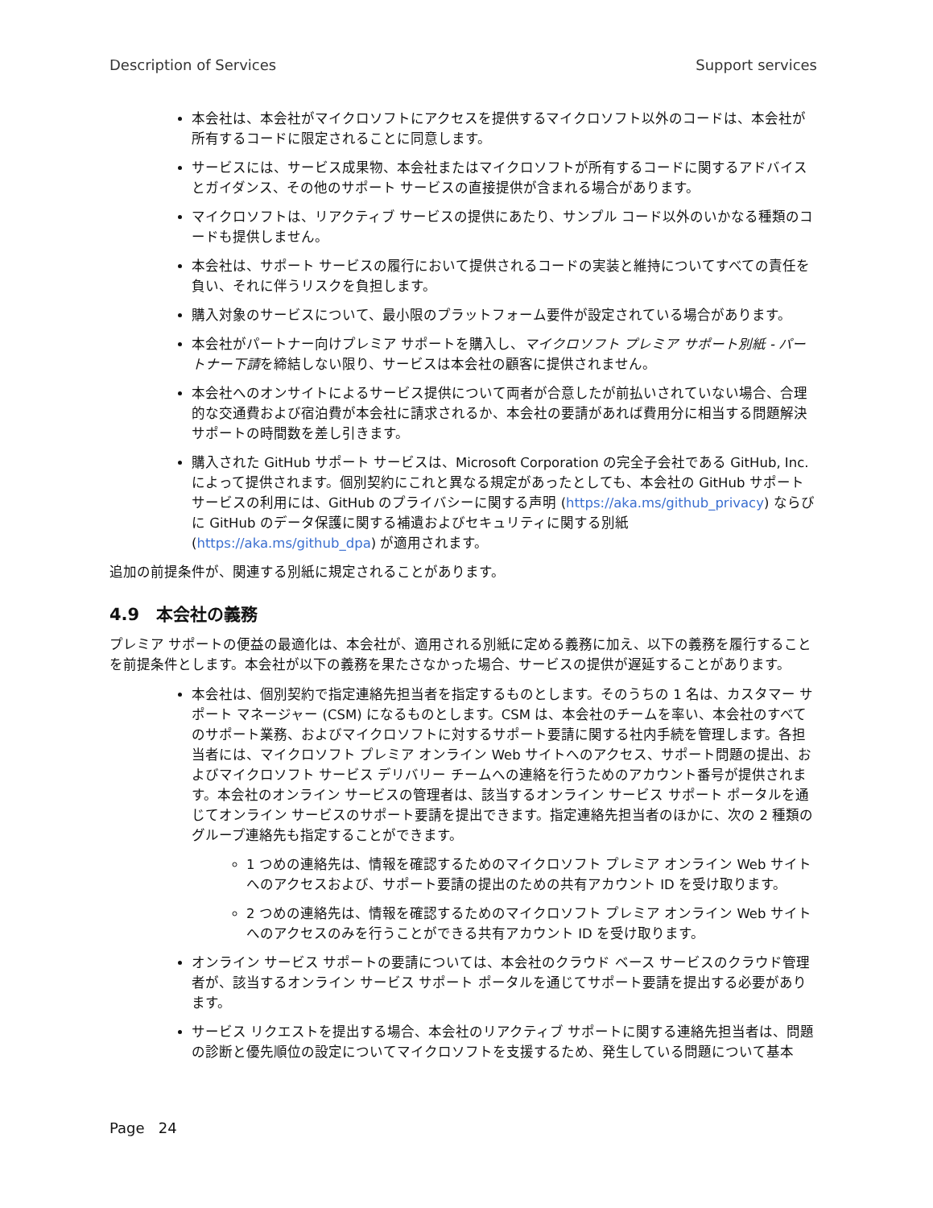Description of Services Support services
本会社は、本会社がマイクロソフトにアクセスを提供するマイクロソフト以外のコードは、本会社が所有するコードに限定されることに同意します。
サービスには、サービス成果物、本会社またはマイクロソフトが所有するコードに関するアドバイスとガイダンス、その他のサポート サービスの直接提供が含まれる場合があります。
マイクロソフトは、リアクティブ サービスの提供にあたり、サンプル コード以外のいかなる種類のコードも提供しません。
本会社は、サポート サービスの履行において提供されるコードの実装と維持についてすべての責任を負い、それに伴うリスクを負担します。
購入対象のサービスについて、最小限のプラットフォーム要件が設定されている場合があります。
本会社がパートナー向けプレミア サポートを購入し、マイクロソフト プレミア サポート別紙 - パートナー下請を締結しない限り、サービスは本会社の顧客に提供されません。
本会社へのオンサイトによるサービス提供について両者が合意したが前払いされていない場合、合理的な交通費および宿泊費が本会社に請求されるか、本会社の要請があれば費用分に相当する問題解決サポートの時間数を差し引きます。
購入された GitHub サポート サービスは、Microsoft Corporation の完全子会社である GitHub, Inc. によって提供されます。個別契約にこれと異なる規定があったとしても、本会社の GitHub サポート サービスの利用には、GitHub のプライバシーに関する声明 (https://aka.ms/github_privacy) ならびに GitHub のデータ保護に関する補遺およびセキュリティに関する別紙 (https://aka.ms/github_dpa) が適用されます。
追加の前提条件が、関連する別紙に規定されることがあります。
4.9　本会社の義務
プレミア サポートの便益の最適化は、本会社が、適用される別紙に定める義務に加え、以下の義務を履行することを前提条件とします。本会社が以下の義務を果たさなかった場合、サービスの提供が遅延することがあります。
本会社は、個別契約で指定連絡先担当者を指定するものとします。そのうちの 1 名は、カスタマー サポート マネージャー (CSM) になるものとします。CSM は、本会社のチームを率い、本会社のすべてのサポート業務、およびマイクロソフトに対するサポート要請に関する社内手続を管理します。各担当者には、マイクロソフト プレミア オンライン Web サイトへのアクセス、サポート問題の提出、およびマイクロソフト サービス デリバリー チームへの連絡を行うためのアカウント番号が提供されます。本会社のオンライン サービスの管理者は、該当するオンライン サービス サポート ポータルを通じてオンライン サービスのサポート要請を提出できます。指定連絡先担当者のほかに、次の 2 種類のグループ連絡先も指定することができます。
1 つめの連絡先は、情報を確認するためのマイクロソフト プレミア オンライン Web サイトへのアクセスおよび、サポート要請の提出のための共有アカウント ID を受け取ります。
2 つめの連絡先は、情報を確認するためのマイクロソフト プレミア オンライン Web サイトへのアクセスのみを行うことができる共有アカウント ID を受け取ります。
オンライン サービス サポートの要請については、本会社のクラウド ベース サービスのクラウド管理者が、該当するオンライン サービス サポート ポータルを通じてサポート要請を提出する必要があります。
サービス リクエストを提出する場合、本会社のリアクティブ サポートに関する連絡先担当者は、問題の診断と優先順位の設定についてマイクロソフトを支援するため、発生している問題について基本
Page 24